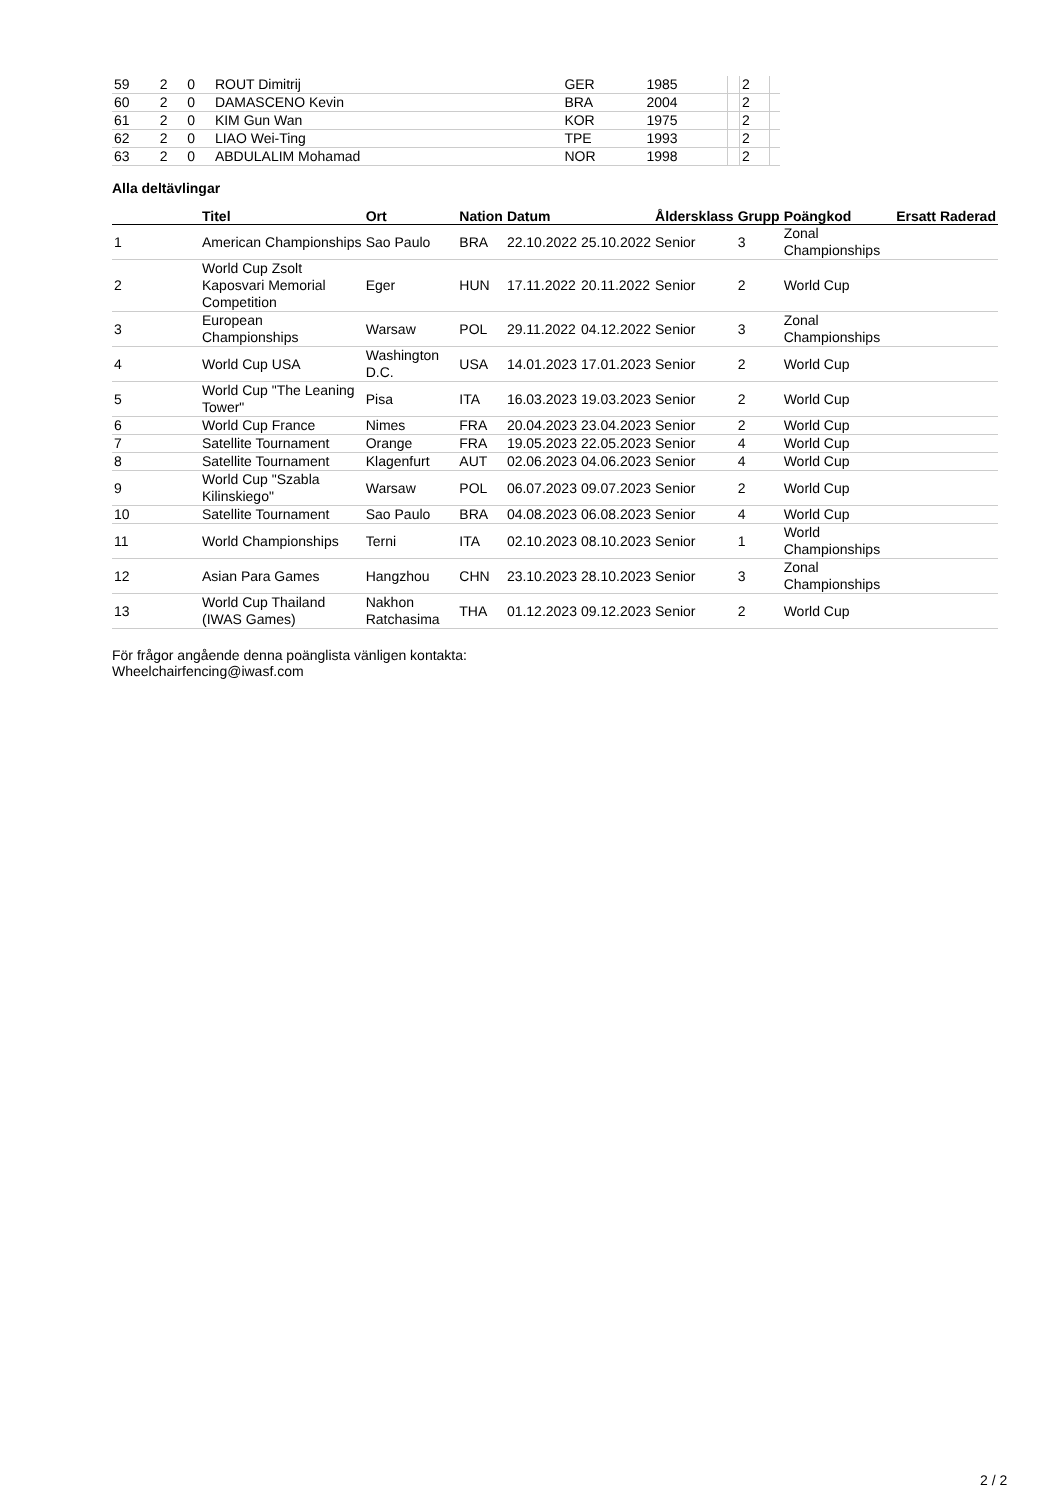| 59 | 2 | 0 | ROUT Dimitrij | GER | 1985 | | 2 | |
| 60 | 2 | 0 | DAMASCENO Kevin | BRA | 2004 | | 2 | |
| 61 | 2 | 0 | KIM Gun Wan | KOR | 1975 | | 2 | |
| 62 | 2 | 0 | LIAO Wei-Ting | TPE | 1993 | | 2 | |
| 63 | 2 | 0 | ABDULALIM Mohamad | NOR | 1998 | | 2 | |
Alla deltävlingar
| | Titel | Ort | Nation | Datum | | Åldersklass | Grupp | Poängkod | Ersatt | Raderad |
| --- | --- | --- | --- | --- | --- | --- | --- | --- | --- | --- |
| 1 | American Championships | Sao Paulo | BRA | 22.10.2022 | 25.10.2022 | Senior | 3 | Zonal Championships | | |
| 2 | World Cup Zsolt Kaposvari Memorial Competition | Eger | HUN | 17.11.2022 | 20.11.2022 | Senior | 2 | World Cup | | |
| 3 | European Championships | Warsaw | POL | 29.11.2022 | 04.12.2022 | Senior | 3 | Zonal Championships | | |
| 4 | World Cup USA | Washington D.C. | USA | 14.01.2023 | 17.01.2023 | Senior | 2 | World Cup | | |
| 5 | World Cup "The Leaning Tower" | Pisa | ITA | 16.03.2023 | 19.03.2023 | Senior | 2 | World Cup | | |
| 6 | World Cup France | Nimes | FRA | 20.04.2023 | 23.04.2023 | Senior | 2 | World Cup | | |
| 7 | Satellite Tournament | Orange | FRA | 19.05.2023 | 22.05.2023 | Senior | 4 | World Cup | | |
| 8 | Satellite Tournament | Klagenfurt | AUT | 02.06.2023 | 04.06.2023 | Senior | 4 | World Cup | | |
| 9 | World Cup "Szabla Kilinskiego" | Warsaw | POL | 06.07.2023 | 09.07.2023 | Senior | 2 | World Cup | | |
| 10 | Satellite Tournament | Sao Paulo | BRA | 04.08.2023 | 06.08.2023 | Senior | 4 | World Cup | | |
| 11 | World Championships | Terni | ITA | 02.10.2023 | 08.10.2023 | Senior | 1 | World Championships | | |
| 12 | Asian Para Games | Hangzhou | CHN | 23.10.2023 | 28.10.2023 | Senior | 3 | Zonal Championships | | |
| 13 | World Cup Thailand (IWAS Games) | Nakhon Ratchasima | THA | 01.12.2023 | 09.12.2023 | Senior | 2 | World Cup | | |
För frågor angående denna poänglista vänligen kontakta:
Wheelchairfencing@iwasf.com
2 / 2